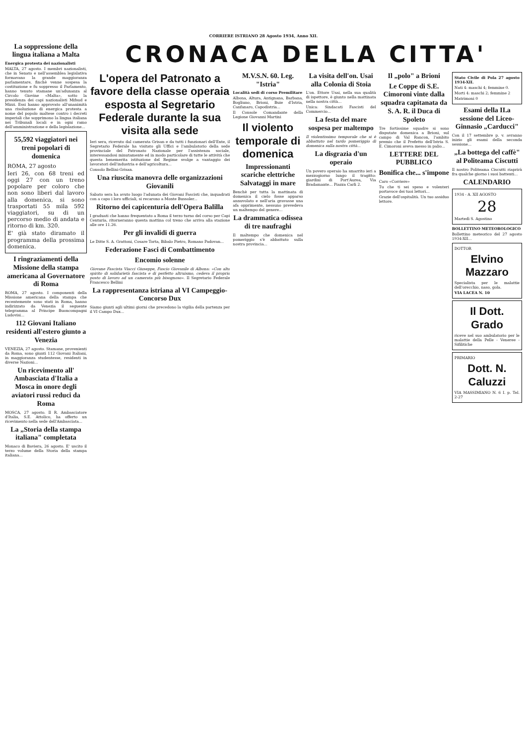CORRIERE ISTRIANO 28 Agosto 1934, Anno XII.
La soppressione della lingua italiana a Malta
Energica protesta dei nazionalisti
MALTA, 27 agosto. I membri nazionalisti, che in Senato e nell'assemblea legislativa formavano la grande maggioranza parlamentare, finchè venne sospesa la costituzione e fu soppresso il Parlamento, hanno tenuto stamane un'adunanza al Circolo Giovine «Malta», sotto la presidenza dei capi nazionalisti Mifsud e Mizzi. Essi hanno approvato all'unanimità una risoluzione di energica protesta a nome del popolo maltese contro i decreti imperiali che sopprimono la lingua italiana nei Tribunali locali e in ogni ramo dell'amministrazione e della legislazione...
55,592 viaggiatori nei treni popolari di domenica
ROMA, 27 agosto
Ieri 26, con 68 treni ed oggi 27 con un treno popolare per coloro che non sono liberi dal lavoro alla domenica, si sono trasportati 55 mila 592 viaggiatori, su di un percorso medio di andata e ritorno di km. 320.
E' già stato diramato il programma della prossima domenica.
I ringraziamenti della Missione della stampa americana al Governatore di Roma
ROMA, 27 agosto. I componenti della Missione americana della stampa che recentemente sono stati in Roma, hanno indirizzato da Venezia il seguente telegramma al Principe Buoncompagni Ludovisi...
112 Giovani Italiano residenti all'estero giunto a Venezia
VENEZIA, 27 agosto. Stamane, provenienti da Roma, sono giunti 112 Giovani Italiani, in maggioranza studentesse, residenti in diverse Nazioni...
Un ricevimento all' Ambasciata d'Italia a Mosca in onore degli aviatori russi reduci da Roma
MOSCA, 27 agosto. Il R. Ambasciatore d'Italia, S.E. Attolico, ha offerto un ricevimento nella sede dell'Ambasciata...
La „Storia della stampa italiana" completata
Monaco di Baviera, 26 agosto. E' uscito il terzo volume della Storia della stampa italiana...
CRONACA DELLA CITTA'
L'opera del Patronato a favore della classe operaia esposta al Segretario Federale durante la sua visita alla sede
Ieri sera, ricevuto dal camerata Grisan e da tutti i funzionari dell'Ente, il Segretario Federale ha visitato gli Uffici e l'ambulatorio della sede provinciale del Patronato Nazionale per l'assistenza sociale, interessandosi minutamente ed in modo particolare di tutte le attività che questa benemerita istituzione del Regime svolge a vantaggio dei lavoratori dell'industria e dell'agricoltura...
Consolo Bellini-Grisan.
Una riuscita manovra delle organizzazioni Giovanili
Sabato sera ha avuto luogo l'adunata dei Giovani Fascisti che, inquadrati con a capo i loro ufficiali, si recarono a Monte Bussoler...
Ritorno dei capicenturia dell'Opera Balilla
I graduati che hanno frequentato a Roma il terzo turno del corso per Capi Centuria, ritorneranno questa mattina col treno che arriva alla stazione alle ore 11.26.
Per gli invalidi di guerra
Le Ditte S. A. Grattoni, Cosare Torta, Bibalo Pietro, Romano Padovan...
Federazione Fasci di Combattimento
Encomio solenne
Giovane Fascista Viacci Giuseppe, Fascio Giovanile di Albona: «Con alto spirito di solidarietà fascista e di perfetto altruismo, cedeva il proprio posto di lavoro ad un camerata più bisognoso». Il Segretario Federale Francesco Bellini
La rappresentanza istriana al VI Campeggio-Concorso Dux
Siamo giunti agli ultimi giorni che precedono la vigilia della partenza per il VI Campo Dux...
M.V.S.N. 60. Leg. "Istria"
Località sedi di corso Premilitare
Albona, Altura, Antignana, Barbana, Bogliuno, Brioni, Buie d'Istria, Canfanaro, Capodistria...
Il Console Comandante della Legione Giovanni Martini
Il violento temporale di domenica
Impressionanti scariche elettriche Salvataggi in mare
Benchè per tutta la mattinata di domenica il cielo fosse apparso annuvolato e nell'aria gravasse una afa opprimente, nessuno prevedeva un maltempo del genere...
La drammatica odissea di tre naufraghi
Il maltempo che domenica nel pomeriggio s'è abbattuto sulla nostra provincia...
La visita dell'on. Usai alla Colonia di Stoia
L'on. Ettore Usai, nella sua qualità di ispettore, è giunto nella mattinata nella nostra città...
Unica: Sindacati Fascisti del Commercio...
La festa del mare sospesa per maltempo
Il violentissimo temporale che si è abbattuto nel tardo pomeriggio di domenica sulla nostra città...
La disgrazia d'un operaio
Un povero operaio ha smarrito ieri a mezzogiorno lungo il tragitto: giardini di Port'Aurea, Via Bradamante... Piazza Carli 2.
Il „polo" a Brioni
Le Coppe di S.E. Cimoroni vinte dalla squadra capitanata da S. A. R. il Duca di Spoleto
Tre fortissime squadre si sono disputate domenica a Brioni, sul campo di Val Rancon, l'ambito premio che il Prefetto dell'Istria S. E. Cimoroni aveva messo in palio...
LETTERE DEL PUBBLICO
Bonifica che... s'impone
Caro «Corriere»
Tu che ti sei speso e volenteri portavoce dei tuoi lettori...
Grazie dell'ospitalità. Un tuo assiduo lettore.
Stato Civile di Pola 27 agosto 1934-XII.
Nati 4: maschi 4; femmine 0.
Morti 4: maschi 2; femmine 2
Matrimoni 0
Esami della II.a sessione del Liceo-Ginnasio „Carducci"
Con il 17 settembre p. v. avranno inizio gli esami della seconda sessione...
„La bottega del caffè" al Politeama Ciscutti
Il nostro Politeama Ciscutti riaprirà fra qualche giorno i suoi battenti...
CALENDARIO
1934 - A. XII AGOSTO
28
Martedì S. Agostino
BOLLETTINO METEOROLOGICO
Bollettino meteorico del 27 agosto 1934-XII...
DOTTOR
Elvino Mazzaro
Specialista per le malattie dell'orecchio, naso, gola.
VIA LACEA N. 10
Il Dott. Grado
riceve nel suo ambulatorio per le malattie della Pelle - Veneree - Sifilitiche
PRIMARIO
Dott. N. Caluzzi
VIA MASSIMIANO N. 6 I. p. Tel. 2-27